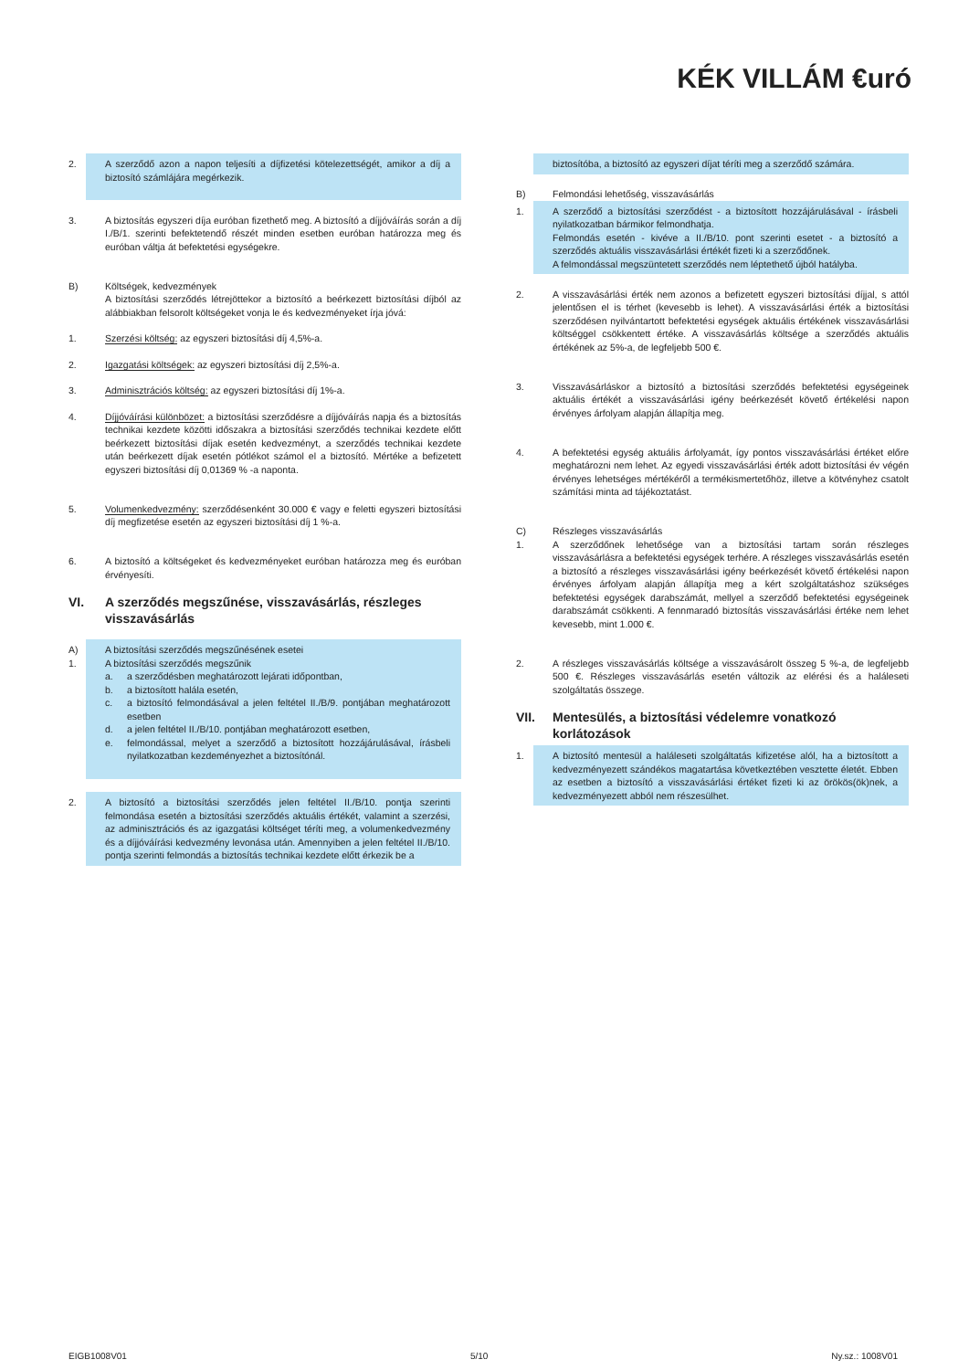KÉK VILLÁM €uró
2. A szerződő azon a napon teljesíti a díjfizetési kötelezettségét, amikor a díj a biztosító számlájára megérkezik.
3. A biztosítás egyszeri díja euróban fizethető meg. A biztosító a díjjóváírás során a díj I./B/1. szerinti befektetendő részét minden esetben euróban határozza meg és euróban váltja át befektetési egységekre.
B) Költségek, kedvezmények
A biztosítási szerződés létrejöttekor a biztosító a beérkezett biztosítási díjból az alábbiakban felsorolt költségeket vonja le és kedvezményeket írja jóvá:
1. Szerzési költség: az egyszeri biztosítási díj 4,5%-a.
2. Igazgatási költségek: az egyszeri biztosítási díj 2,5%-a.
3. Adminisztrációs költség: az egyszeri biztosítási díj 1%-a.
4. Díjjóváírási különbözet: a biztosítási szerződésre a díjjóváírás napja és a biztosítás technikai kezdete közötti időszakra a biztosítási szerződés technikai kezdete előtt beérkezett biztosítási díjak esetén kedvezményt, a szerződés technikai kezdete után beérkezett díjak esetén pótlékot számol el a biztosító. Mértéke a befizetett egyszeri biztosítási díj 0,01369 % -a naponta.
5. Volumenkedvezmény: szerződésenként 30.000 € vagy e feletti egyszeri biztosítási díj megfizetése esetén az egyszeri biztosítási díj 1 %-a.
6. A biztosító a költségeket és kedvezményeket euróban határozza meg és euróban érvényesíti.
VI. A szerződés megszűnése, visszavásárlás, részleges visszavásárlás
A) A biztosítási szerződés megszűnésének esetei
1. A biztosítási szerződés megszűnik
a. a szerződésben meghatározott lejárati időpontban,
b. a biztosított halála esetén,
c. a biztosító felmondásával a jelen feltétel II./B/9. pontjában meghatározott esetben
d. a jelen feltétel II./B/10. pontjában meghatározott esetben,
e. felmondással, melyet a szerződő a biztosított hozzájárulásával, írásbeli nyilatkozatban kezdeményezhet a biztosítónál.
2. A biztosító a biztosítási szerződés jelen feltétel II./B/10. pontja szerinti felmondása esetén a biztosítási szerződés aktuális értékét, valamint a szerzési, az adminisztrációs és az igazgatási költséget téríti meg, a volumenkedvezmény és a díjjóváírási kedvezmény levonása után. Amennyiben a jelen feltétel II./B/10. pontja szerinti felmondás a biztosítás technikai kezdete előtt érkezik be a
biztosítóba, a biztosító az egyszeri díjat téríti meg a szerződő számára.
B) Felmondási lehetőség, visszavásárlás
1. A szerződő a biztosítási szerződést - a biztosított hozzájárulásával - írásbeli nyilatkozatban bármikor felmondhatja.
Felmondás esetén - kivéve a II./B/10. pont szerinti esetet - a biztosító a szerződés aktuális visszavásárlási értékét fizeti ki a szerződőnek.
A felmondással megszüntetett szerződés nem léptethető újból hatályba.
2. A visszavásárlási érték nem azonos a befizetett egyszeri biztosítási díjjal, s attól jelentősen el is térhet (kevesebb is lehet). A visszavásárlási érték a biztosítási szerződésen nyilvántartott befektetési egységek aktuális értékének visszavásárlási költséggel csökkentett értéke. A visszavásárlás költsége a szerződés aktuális értékének az 5%-a, de legfeljebb 500 €.
3. Visszavásárláskor a biztosító a biztosítási szerződés befektetési egységeinek aktuális értékét a visszavásárlási igény beérkezését követő értékelési napon érvényes árfolyam alapján állapítja meg.
4. A befektetési egység aktuális árfolyamát, így pontos visszavásárlási értéket előre meghatározni nem lehet. Az egyedi visszavásárlási érték adott biztosítási év végén érvényes lehetséges mértékéről a termékismertetőhöz, illetve a kötvényhez csatolt számítási minta ad tájékoztatást.
C) Részleges visszavásárlás
1. A szerződőnek lehetősége van a biztosítási tartam során részleges visszavásárlásra a befektetési egységek terhére. A részleges visszavásárlás esetén a biztosító a részleges visszavásárlási igény beérkezését követő értékelési napon érvényes árfolyam alapján állapítja meg a kért szolgáltatáshoz szükséges befektetési egységek darabszámát, mellyel a szerződő befektetési egységeinek darabszámát csökkenti. A fennmaradó biztosítás visszavásárlási értéke nem lehet kevesebb, mint 1.000 €.
2. A részleges visszavásárlás költsége a visszavásárolt összeg 5 %-a, de legfeljebb 500 €. Részleges visszavásárlás esetén változik az elérési és a haláleseti szolgáltatás összege.
VII. Mentesülés, a biztosítási védelemre vonatkozó korlátozások
1. A biztosító mentesül a haláleseti szolgáltatás kifizetése alól, ha a biztosított a kedvezményezett szándékos magatartása következtében vesztette életét. Ebben az esetben a biztosító a visszavásárlási értéket fizeti ki az örökös(ök)nek, a kedvezményezett abból nem részesülhet.
EIGB1008V01 5/10 Ny.sz.: 1008V01